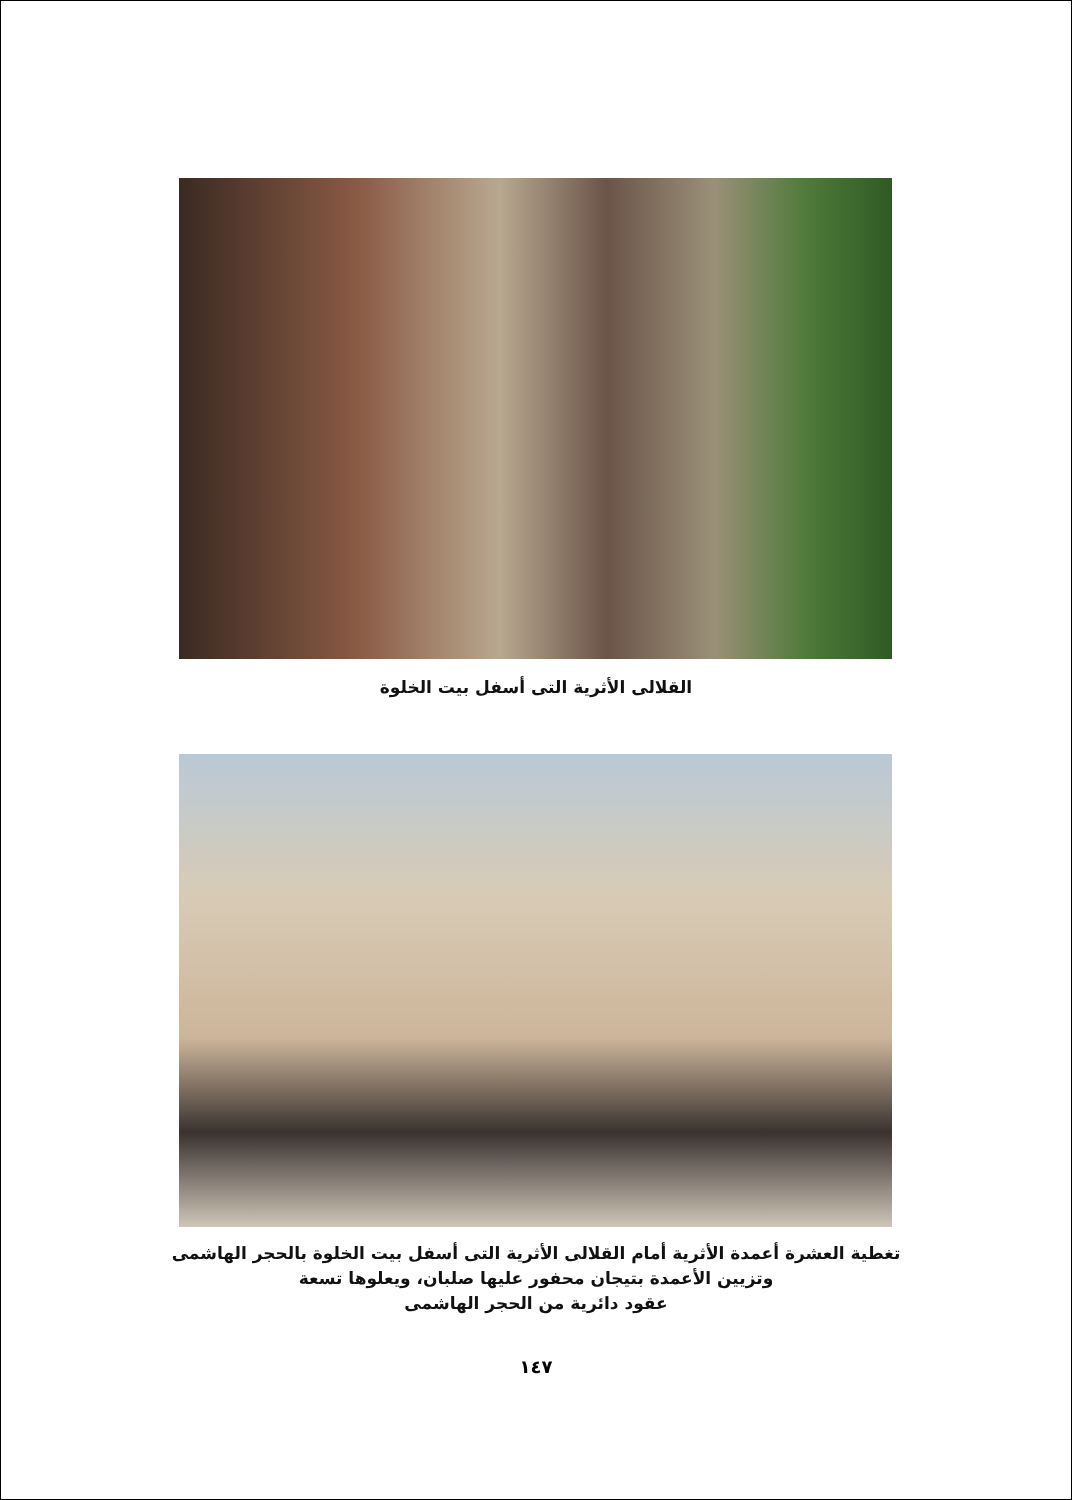القلالى الأثرية التى أسفل بيت الخلوة
تغطية العشرة أعمدة الأثرية أمام القلالى الأثرية التى أسفل بيت الخلوة بالحجر الهاشمى
وتزيين الأعمدة بتيجان محفور عليها صلبان، ويعلوها تسعة
عقود دائرية من الحجر الهاشمى
١٤٧